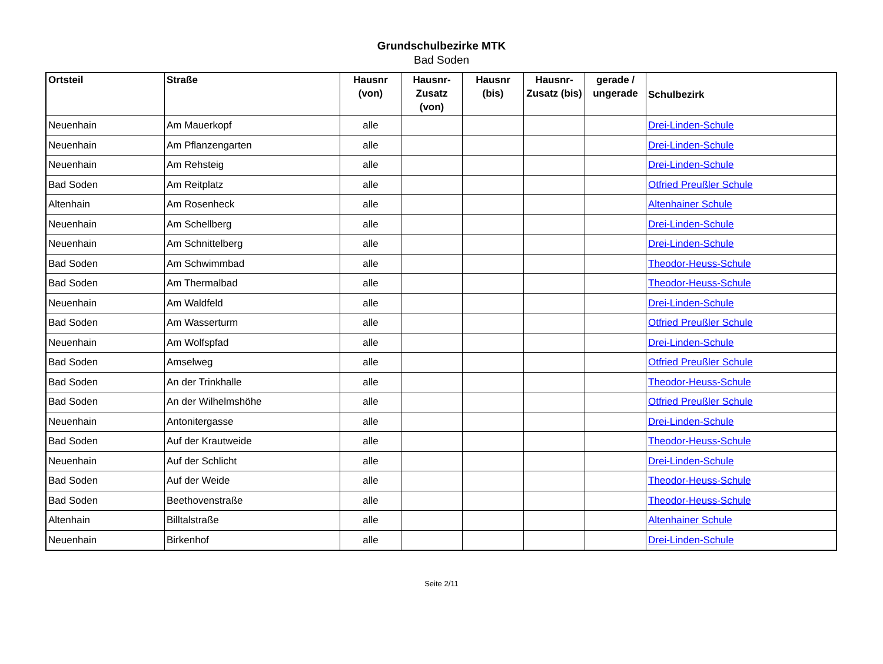Grundschulbezirke MTK
Bad Soden
| Ortsteil | Straße | Hausnr (von) | Hausnr-Zusatz (von) | Hausnr (bis) | Hausnr-Zusatz (bis) | gerade / ungerade | Schulbezirk |
| --- | --- | --- | --- | --- | --- | --- | --- |
| Neuenhain | Am Mauerkopf | alle | | | | | Drei-Linden-Schule |
| Neuenhain | Am Pflanzengarten | alle | | | | | Drei-Linden-Schule |
| Neuenhain | Am Rehsteig | alle | | | | | Drei-Linden-Schule |
| Bad Soden | Am Reitplatz | alle | | | | | Otfried Preußler Schule |
| Altenhain | Am Rosenheck | alle | | | | | Altenhainer Schule |
| Neuenhain | Am Schellberg | alle | | | | | Drei-Linden-Schule |
| Neuenhain | Am Schnittelberg | alle | | | | | Drei-Linden-Schule |
| Bad Soden | Am Schwimmbad | alle | | | | | Theodor-Heuss-Schule |
| Bad Soden | Am Thermalbad | alle | | | | | Theodor-Heuss-Schule |
| Neuenhain | Am Waldfeld | alle | | | | | Drei-Linden-Schule |
| Bad Soden | Am Wasserturm | alle | | | | | Otfried Preußler Schule |
| Neuenhain | Am Wolfspfad | alle | | | | | Drei-Linden-Schule |
| Bad Soden | Amselweg | alle | | | | | Otfried Preußler Schule |
| Bad Soden | An der Trinkhalle | alle | | | | | Theodor-Heuss-Schule |
| Bad Soden | An der Wilhelmshöhe | alle | | | | | Otfried Preußler Schule |
| Neuenhain | Antonitergasse | alle | | | | | Drei-Linden-Schule |
| Bad Soden | Auf der Krautweide | alle | | | | | Theodor-Heuss-Schule |
| Neuenhain | Auf der Schlicht | alle | | | | | Drei-Linden-Schule |
| Bad Soden | Auf der Weide | alle | | | | | Theodor-Heuss-Schule |
| Bad Soden | Beethovenstraße | alle | | | | | Theodor-Heuss-Schule |
| Altenhain | Billtalstraße | alle | | | | | Altenhainer Schule |
| Neuenhain | Birkenhof | alle | | | | | Drei-Linden-Schule |
Seite 2/11